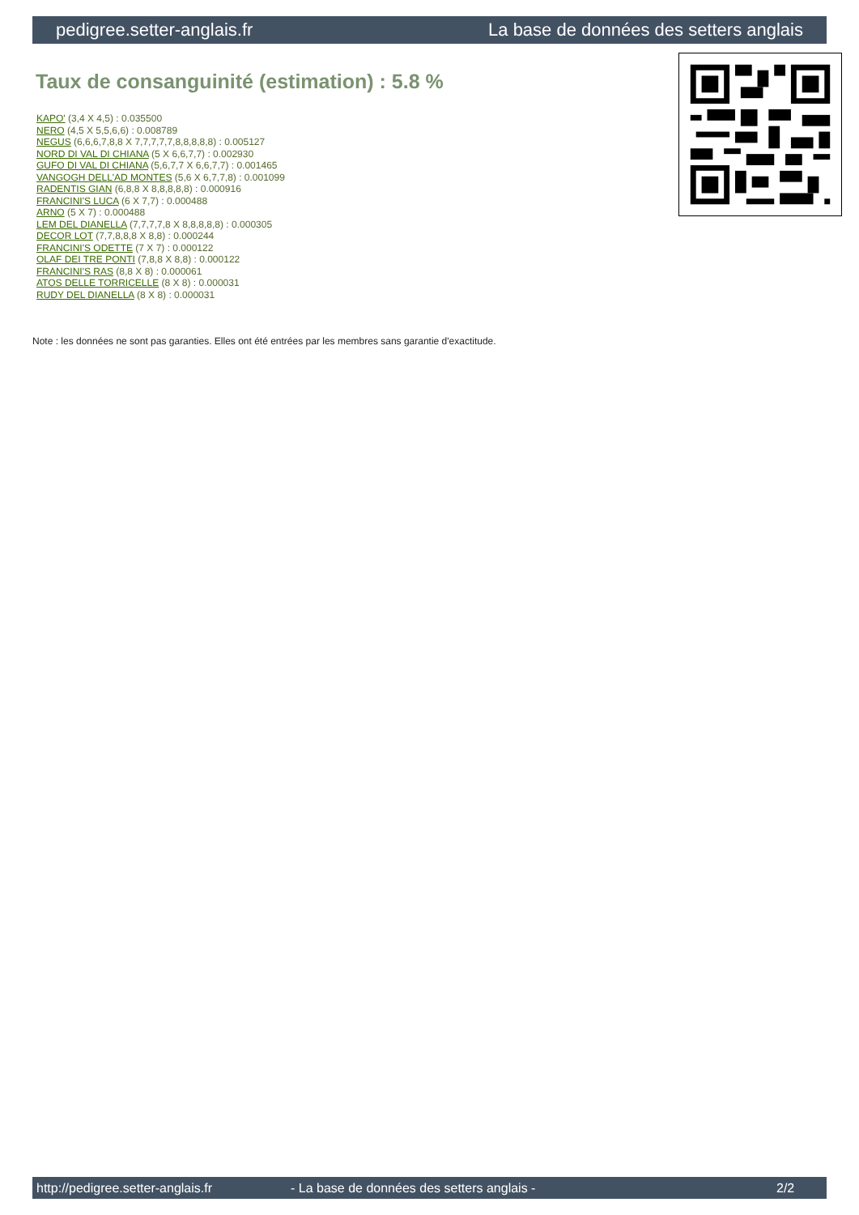pedigree.setter-anglais.fr La base de données des setters anglais
Taux de consanguinité (estimation) : 5.8 %
KAPO' (3,4 X 4,5) : 0.035500
NERO (4,5 X 5,5,6,6) : 0.008789
NEGUS (6,6,6,7,8,8 X 7,7,7,7,7,8,8,8,8,8) : 0.005127
NORD DI VAL DI CHIANA (5 X 6,6,7,7) : 0.002930
GUFO DI VAL DI CHIANA (5,6,7,7 X 6,6,7,7) : 0.001465
VANGOGH DELL'AD MONTES (5,6 X 6,7,7,8) : 0.001099
RADENTIS GIAN (6,8,8 X 8,8,8,8,8) : 0.000916
FRANCINI'S LUCA (6 X 7,7) : 0.000488
ARNO (5 X 7) : 0.000488
LEM DEL DIANELLA (7,7,7,7,8 X 8,8,8,8,8) : 0.000305
DECOR LOT (7,7,8,8,8 X 8,8) : 0.000244
FRANCINI'S ODETTE (7 X 7) : 0.000122
OLAF DEI TRE PONTI (7,8,8 X 8,8) : 0.000122
FRANCINI'S RAS (8,8 X 8) : 0.000061
ATOS DELLE TORRICELLE (8 X 8) : 0.000031
RUDY DEL DIANELLA (8 X 8) : 0.000031
Note : les données ne sont pas garanties. Elles ont été entrées par les membres sans garantie d'exactitude.
http://pedigree.setter-anglais.fr - La base de données des setters anglais - 2/2